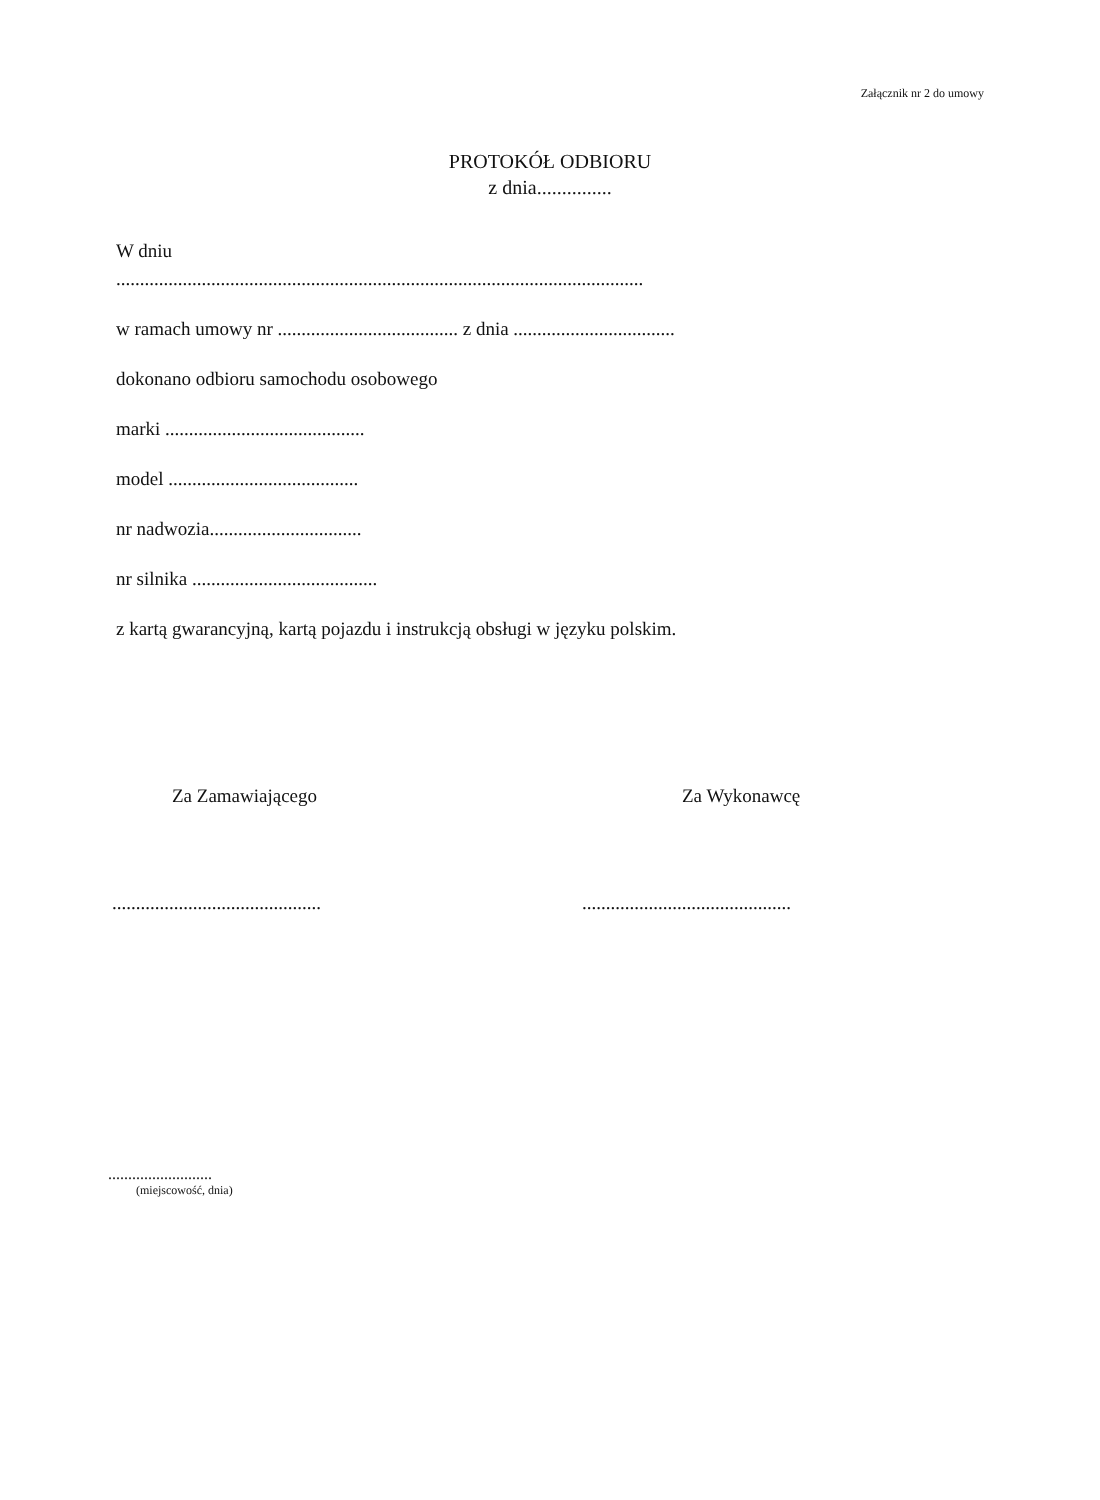Załącznik nr 2 do umowy
PROTOKÓŁ ODBIORU
z dnia...............
W dniu
...............................................................................................................
w ramach umowy nr ...................................... z dnia ..................................
dokonano odbioru samochodu osobowego
marki ..........................................
model ........................................
nr nadwozia................................
nr silnika .......................................
z kartą gwarancyjną, kartą pojazdu i instrukcją obsługi w języku polskim.
Za Zamawiającego
............................................
Za Wykonawcę
............................................
..........................
(miejscowość, dnia)